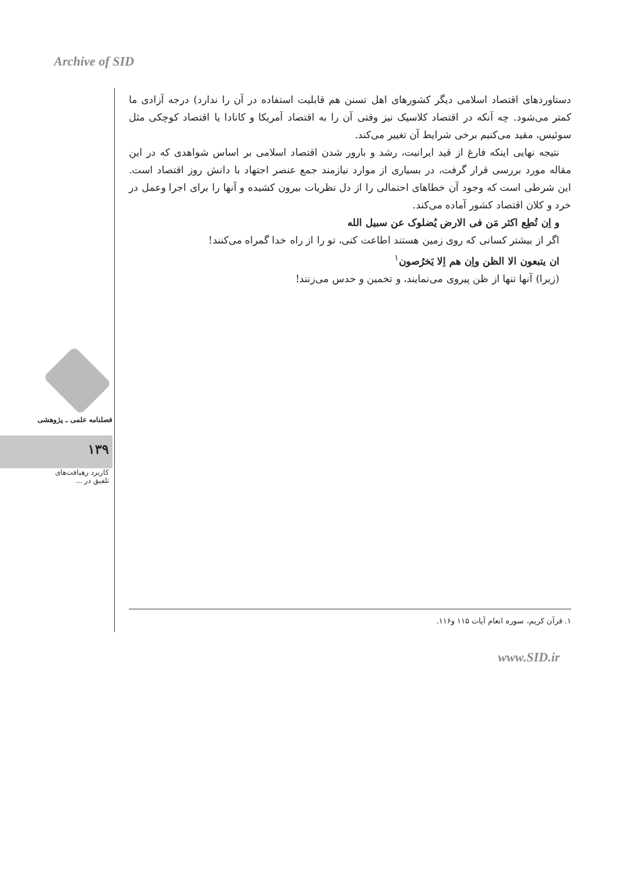Archive of SID
دستاوردهای اقتصاد اسلامی دیگر کشورهای اهل تسنن هم قابلیت استفاده در آن را ندارد) درجه آزادی ما کمتر می‌شود. چه آنکه در اقتصاد کلاسیک نیز وقتی آن را به اقتصاد آمریکا و کانادا یا اقتصاد کوچکی مثل سوئیس، مقید می‌کنیم برخی شرایط آن تغییر می‌کند.
نتیجه نهایی اینکه فارغ از قید ایرانیت، رشد و بارور شدن اقتصاد اسلامی بر اساس شواهدی که در این مقاله مورد بررسی قرار گرفت، در بسیاری از موارد نیازمند جمع عنصر اجتهاد با دانش روز اقتصاد است. این شرطی است که وجود آن خطاهای احتمالی را از دل نظریات بیرون کشیده و آنها را برای اجرا وعمل در خرد و کلان اقتصاد کشور آماده می‌کند.
و اِن تُطِع اکثر مَن فی الارض یُضلوک عن سبیل الله
اگر از بیشتر کسانی که روی زمین هستند اطاعت کنی، تو را از راه خدا گمراه می‌کنند!
ان یتبعون الا الظن واِن هم اِلا یَخرُصون<sup>۱</sup>
(زیرا) آنها تنها از ظن پیروی می‌نمایند، و تخمین و حدس می‌زنند!
فصلنامه علمی ـ پژوهشی
۱۳۹
کاربرد رهیافت‌های
تلفیق در ...
۱. قرآن کریم، سوره انعام آیات ۱۱۵ و۱۱۶.
www.SID.ir